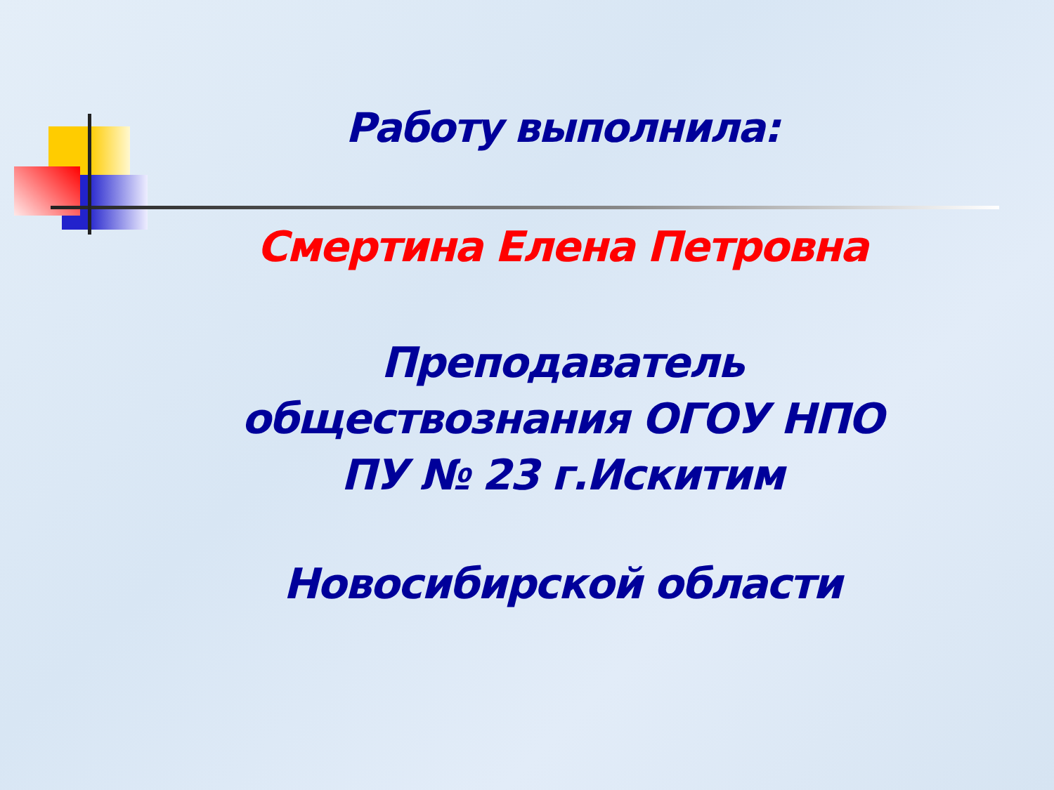Работу выполнила:
Смертина Елена Петровна
Преподаватель обществознания ОГОУ НПО ПУ № 23 г.Искитим
Новосибирской области